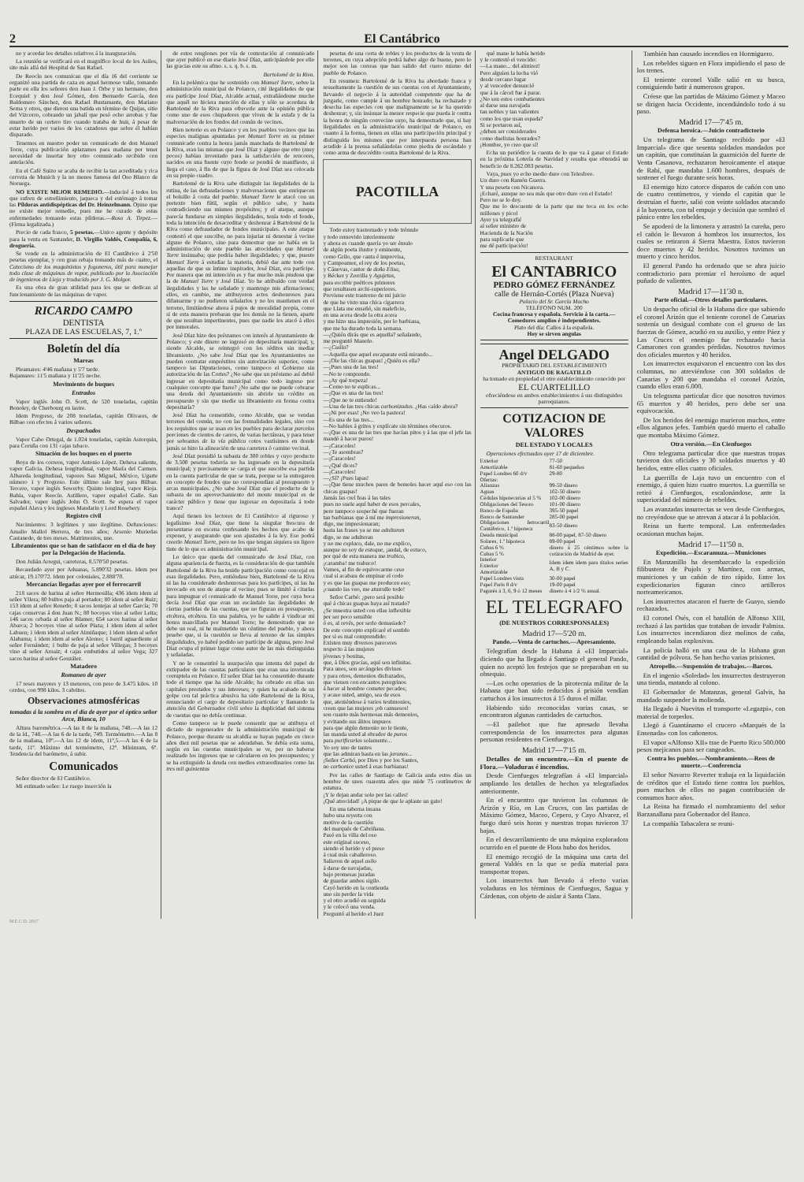2 El Cantábrico
no y acordar los detalles relativos á la inauguración.
La reunión se verificará en el magnífico local de los Asilos, sito más allá del Hospital de San Rafael.
De Reocín nos comunican que el día 16 del corriente se organizó una partida de caza en aquel hermoso valle, tomando parte en ella los señores don Juan J. Orbe y un hermano, don Ecequiel y don José Gómez, don Bernardo García, don Baldomero Sánchez, don Rafael Bustamante, don Mariano Serna y otros, que dieron una batida en término de Quijas, sitio del Vizcorro, cobrando un jabalí que pesó ocho arrobas y fue muerto de un certero tiro cuando trataba de huir, á pesar de estar herido por varios de los cazadores que sobre él habían disparado.
Tenemos en nuestro poder un comunicado de don Manuel Torre, cuya publicación aplazamos para mañana por tener necesidad de insertar hoy otro comunicado recibido con antelación.
En el Café Suizo se acaba de recibir la tan acreditada y rica cerveza de Munich y la no menos famosa del Oso Blanco de Noruega.
NO EXISTE MEJOR REMEDIO.—Induciré á todos los que sufren de estreñimiento, jaqueca y del estómago á tomar las Píldoras antidispépticas del Dr. Heinzelmann. Opino que no existe mejor remedio, pues me he curado de estas enfermedades tomando estas píldoras.—Rosa A. Tirpez.—(Firma legalizada.)
Precio de cada frasco, 5 pesetas.—Unico agente y depósito para la venta en Santander, D. Virgilio Valdés, Compañía, 6, droguería.
Se vende en la administración de El Cantábrico á 2'50 pesetas ejemplar, y con gran rebaja tomando más de cuatro, el Catecismo de los maquinistas y fogoneros, útil para manejar toda clase de máquinas de vapor, publicado por la Asociación de ingenieros de Lieja y traducido por J. G. Malgor.
Es una obra de gran utilidad para los que se dedican al funcionamiento de las máquinas de vapor.
RICARDO CAMPO
DENTISTA
PLAZA DE LAS ESCUELAS, 7, 1.º
Boletín del día
Mareas
Pleamares: 4'46 mañana y 5'7 tarde.
Bajamares: 11'5 mañana y 11'25 noche.
Movimiento de buques
Entrados
Vapor inglés John O. Scott, de 520 toneladas, capitán Bonoley, de Cherbourg en lastre.
Idem Progreso, de 208 toneladas, capitán Olivares, de Bilbao con efectos á varios señores.
Despachados
Vapor Cabo Ortegal, de 1.024 toneladas, capitán Astorquin, para Coruña con 131 cajas tabaco.
Situación de los buques en el puerto
Boya de los correos, vapor Antonio López. Dehesa saliente, vapor Galicia. Dehesa longitudinal, vapor María del Carmen. Albareda longitudinal, vapores San Miguel, México, Ugarte número 1 y Progreso. Este último sale hoy para Bilbao. Tercero, vapor inglés Sowerby. Quinto longinal, vapor Rioja. Bahía, vapor Reocín. Astillero, vapor español Gallo. San Salvador, vapor inglés John O. Scott. Se espera el vapor español Alava y los ingleses Mandarin y Lord Rosebery.
Registro civil
Nacimientos: 3 legítimos y uno ilegítimo. Defunciones: Amalio Mallol Herrera, de tres años; Arsenio Muriedas Castanedo, de tres meses. Matrimonios, uno.
Libramientos que se han de satisfacer en el día de hoy por la Delegación de Hacienda.
Don Julián Arregui, carreteras, 8.570'50 pesetas.
Recaudado ayer por Aduanas, 5.890'32 pesetas. Idem por azúcar, 19.170'72. Idem por coloniales, 2.888'70.
Mercancías llegadas ayer por el ferrocarril
218 sacos de harina al señor Hermosilla; 436 idem idem al señor Yllera; 80 bultos paja al portador; 80 idem al señor Ruiz; 153 idem al señor Renedo; 8 sacos lentejas al señor García; 70 cajas conservas á don Juan N.; 80 bocoyes vino al señor Leita; 146 sacos cebada al señor Blamer; 654 sacos harina al señor Abarca; 2 bocoyes vino al señor Plaza; 1 idem idem al señor Labuen; 1 idem idem al señor Almiñaque; 1 idem idem al señor Alabama; 1 idem idem al señor Alonso; 1 barril aguardiente al señor Fernández; 1 bulto de paja al señor Villegas; 3 bocoyes vino al señor Arnaiz; 4 cajas embutidos al señor Vega; 327 sacos harina al señor González.
Matadero
Romaneo de ayer
17 reses mayores y 13 menores, con peso de 3.475 kilos. 10 cerdos, con 998 kilos. 3 cabritos.
Observaciones atmosféricas
tomadas á la sombra en el día de ayer por el óptico señor Arce, Blanca, 10
Altura barométrica.—A las 8 de la mañana, 748.—A las 12 de la íd., 748.—A las 6 de la tarde, 749. Termómetro.—A las 8 de la mañana, 10º.—A las 12 de idem, 11º,5.—A las 6 de la tarde, 11º. Máximo del termómetro, 12º. Mínimum, 6º. Tendencia del barómetro, á subir.
Comunicados
Señor director de El Cantábrico.
Mi estimado señor: Le ruego inserción la
de estos renglones por vía de contestación al comunicado que ayer publicó en ese diario José Díaz, anticipándole por ello las gracias este su afmo. s. s. q. b. s. m.
Bartolomé de la Riva.
En la polémica que he sostenido con Manuel Torre, sobre la administración municipal de Polanco, cité ilegalidades de que era partícipe José Díaz, Alcalde actual, extrañándome mucho que aquél no hiciera mención de ellas y sólo se acordara de Bartolomé de la Riva para ofrecerle ante la opinión pública como uno de esos chupadores que viven de la estafa y de la malversación de los fondos del común de vecinos.
Bien notorio es en Polanco y en los pueblos vecinos que las especies malignas apuntadas por Manuel Torre en su primer comunicado contra la honra jamás manchada de Bartolomé de la Riva, eran las mismas que José Díaz y alguno que otro (muy pocos) habían inventado para la satisfacción de rencores, nacidos en una fuente cuyo fondo se pondrá de manifiesto, si llega el caso, á fin de que la figura de José Díaz sea colocada en su propio cuadro.
Bartolomé de la Riva sabe distinguir las ilegalidades de la rutina, de las defraudaciones y malversaciones que enriquecen el bolsillo á costa del pueblo. Manuel Torre le atacó con un pretexto bien fútil, según el público sabe, y hasta contradiciendo sus mismos propósitos; y el ataque, aunque parecía fundarse en simples ilegalidades, tenía todo el fondo, toda la intención de desacreditar y deshonrar á Bartolomé de la Riva como defraudador de fondos municipales. A este ataque contestó el que suscribe, no para injuriar ni denostar á vecino alguno de Polanco, sino para demostrar que no había en la administración de este pueblo las atrocidades que Manuel Torre insinuaba; que podría haber ilegalidades; y que, puesto Manuel Torre á estudiar la materia, debió dar ante todo con aquellas de que su íntimo inspirador, José Díaz, era partícipe. Por manera que mi intención es y fue mucho más piadosa que la de Manuel Torre y José Díaz. Yo he atribuido con verdad ilegalidades y las he señalado y mantengo mis afirmaciones; ellos, en cambio, me atribuyeron actos deshonrosos para difamarme y no pudieron señalarlos y no los mantienen en el terreno, limitándose ahora á pujos de moralidad propia, como si de esta manera probaran que los demás no la tienen, aparte de que resultan impertinentes, pues que nadie los atacó á ellos por inmorales.
José Díaz hizo dos préstamos con interés al Ayuntamiento de Polanco; y este dinero no ingresó en depositaría municipal; y, siendo Alcalde, se reintegró con los réditos sin mediar libramiento. ¿No sabe José Díaz que los Ayuntamientos no pueden contratar empréstitos sin autorización superior, como tampoco las Diputaciones, como tampoco el Gobierno sin autorización de las Cortes? ¿No sabe que un préstamo así debió ingresar en depositaría municipal como todo ingreso por cualquier concepto que fuere? ¿No sabe que no puede cobrarse una deuda del Ayuntamiento sin abrirle un crédito en presupuesto y sin que medie un libramiento en forma contra depositaría?
José Díaz ha consentido, como Alcalde, que se vendan terrenos del común, no con las formalidades legales, sino con los requisitos que se usan en los pueblos para declarar parcelas porciones de cientos de carros, de varias hectáreas, y para tener por sobrantes de la vía pública cotos vastísimos en donde jamás se hizo la alineación de una carretera ó camino vecinal.
José Díaz presidió la subasta de 300 robles y cuyo producto de 3.500 pesetas todavía no ha ingresado en la depositaría municipal; y precisamente se carga el que suscribe esa partida en la cuenta particular de que se trata, porque se la entregaron en concepto de fondos que no correspondían al presupuesto y arcas municipales. ¿No sabe José Díaz que el producto de la subasta de un aprovechamiento del monte municipal es de carácter público y tiene que ingresar en depositaría á todo trance?
Aquí tienen los lectores de El Cantábrico al riguroso y legalísimo José Díaz, que tiene la singular frescura de presentarse en escena confesando los hechos que acabo de exponer, y asegurando que son ajustados á la ley. Eso podrá creerlo Manuel Torre, pero no los que tengan siquiera un ligero tinte de lo que es administración municipal.
Lo único que queda del comunicado de José Díaz, con alguna apariencia de fuerza, es la consideración de que también Bartolomé de la Riva ha tenido participación como concejal en esas ilegalidades. Pero, entiéndase bien, Bartolomé de la Riva ni las ha considerado deshonrosas para los partícipes, ni las ha invocado en son de ataque al vecino; pues se limitó á citarlas para impugnar el comunicado de Manuel Torre, por cuya boca decía José Díaz que eran un escándalo las ilegalidades de ciertas partidas de las cuentas, que no figuran en presupuesto, etcétera, etcétera. En una palabra, yo he salido á vindicar mi honra mancillada por Manuel Torre; he demostrado que no debo un real, ni he malmetido un céntimo del pueblo, y ahora pruebo que, si la cuestión se lleva al terreno de las simples ilegalidades, yo habré podido ser partícipe de alguna, pero José Díaz ocupa el primer lugar como autor de las más distinguidas y señaladas.
Y no le consentiré la usurpación que intenta del papel de extirpador de las cuentas particulares que eran una inveterada corruptela en Polanco. El señor Díaz las ha consentido durante todo el tiempo que ha sido Alcalde; ha cobrado en ellas sus capitales prestados y sus intereses; y quien ha acabado de un golpe con tal práctica abusiva ha sido Bartolomé de la Riva, renunciando el cargo de depositario particular y llamando la atención del Gobernador civil sobre la duplicidad del sistema de cuentas que no debía continuar.
Como tampoco se le puede consentir que se atribuya el dictado de regenerador de la administración municipal de Polanco, porque durante su alcaldía se hayan pagado en cinco años diez mil pesetas que se adeudaban. Se debía esta suma, según en las cuentas municipales se ve, por no haberse realizado los ingresos que se calcularon en los presupuestos; y se ha extinguido la deuda con medios extraordinarios como las tres mil quinientas
pesetas de una corta de robles y los productos de la venta de terrenos, en cuya adopción podrá haber algo de bueno, pero lo mejor son las correas que han salido del cuero mismo del pueblo de Polanco.
En resumen: Bartolomé de la Riva ha abordado franca y resueltamente la cuestión de sus cuentas con el Ayuntamiento, llevando el negocio á la autoridad competente que ha de juzgarle, como cumple á un hombre honrado; ha rechazado y desecha las especies con que malignamente se le ha querido deshonrar; y, sin insinuar la menor respecie que pueda ir contra la honra de ningún convecino suyo, ha demostrado que, si hay ilegalidades en la administración municipal de Polanco, en cuanto á la forma, tienen en ellas una participación principal y distinguida los mismos que por interpuesta persona han acudido á la prensa señalándolas como piedra de escándalo y como arma de descrédito contra Bartolomé de la Riva.
PACOTILLA
Todo estoy trastornado y todo trémulo
y todo removido interiormente
y ahora es cuando quería yo ser émulo
de algún poeta ilustre y eminente,
como Grilo, que canta é improvisa,
y Campoamor, el rey de los poetas,
y Cánovas, cantor de doña Elisa,
y Bécker y Zorrilla y Agujetas,
para escribir poéticos primores
que resultasen archi-superiores.
Proviene este trastorno de mi juicio
de que he visto una chica cigarrera
que Llata me enseñó, sin maleficio,
en una acera desde la otra acera
y me hizo una impresión, por lo barbiana,
que me ha durado toda la semana.
—¿Quién dirás que es aquella? señalando,
me preguntó Manolo.
—¿Cuála?
—Aquella que aquel escaparate está mirando...
—¡Ole las chicas guapas! ¿Quién es ella?
—¡Pues una de las tres!
—No te comprendo.
—¡Ay qué torpeza!
—Como no te esplicas...
—¡Que es una de las tres!
—¡Que no te entiendo!
—Una de las tres chicas carbonizadas. ¿Has caído ahora?
—¡Ni por esas! ¡No veo la pastora!
—Es una de las tres...
—No hables á gritos y explícate sin términos obscuros.
—¡Que es una de las tres que hacían pitos y á las que el jefe las mandó á hacer puros!
—¡Caracoles!
—¿Te asombras?
—¡Caracoles!
—¿Qué dices?
—¡Caracoles!
—¿Sí? ¡Pues lapas!
—¡Que tiene muchos pares de bemoles hacer aquí eso con las chicas guapas!
Jamás las creí feas á las tales
pues no suele aquí haber de esos percales,
pero tampoco sospeché que fueran
tan barbianas que á mí me impresioneran,
digo, me impresionaran;
hasta las frases ya se me adultaran
digo, se me adulteran
y no me explaco, dale, no me explico,
aunque no soy de estoque, ¡andal, de estuco,
por qué de esta manera me trabico,
¡caramba! me trabuco!
Vamos, al fin de equivocarme ceso
cual si acabara de empinar el codo
y es que las guapas me producen eso;
¡cuando las veo, me aturrullo todo!
Señor Carbó: ¿pero será posible
qué á chicas guapas haya así tratado?
¿Se muestra usted con ellas inflexible
por ser poco sensible
ó es, al revés, por serlo demasiado?
De este concepto explicaré el sentido
por si es mal comprendido:
Existen muy diversos pareceres
respecto á las mujeres
jóvenes y bonitas,
que, á Dios gracias, aquí son infinitas.
Para unos, son arcángeles divinos
y para otros, demonios disfrazados,
que vienen con encantos peregrinos
á hacer al hombre cometer pecados;
y acaso usted, amigo, sea de esos
que, ateniéndose á varios testimonios,
creen que las mujeres ¡oh camuesos!
son cuanto más hermosas más demonios,
y evitando sus álitos impuros
para que algún demonio no le tiente,
las manda usted al obrador de puros
para purificarlas solamente...
Yo soy uno de tantos
que las admiran hasta en las jaranas...
¡Señor Carbó, por Dios y por los Santos,
no carbonice usted á esas barbianas!
Por las calles de Santiago de Galicia anda estos días un hombre de unos cuarenta años que mide 75 centímetros de estatura.
¡Y le dejan andar solo por las calles!
¡Qué atrocidad! ¡A pique de que le aplaste un gato!
En una taberna insana
hubo una reyerta con
motivo de la cuestión
del marqués de Cabriñana.
Pasó en la villa del oso
este original suceso,
siendo el herido y el preso
á cual más caballeroso.
Salieron de aquel asilo
á darse de navajadas,
bajo promesas juradas
de guardar ambos sigilo.
Cayó herido en la contienda
uno sin perder la vida
y el otro acudió en seguida
y le colocó una venda.
Preguntó al herido el Juez
qué mano le había herido
y le contestó el vencido:
—La mano... del almirez!
Pero alguien la lucha vió
desde cercano lugar
y al vencedor denunció
que á la cárcel fue á parar.
¿No son estos combatientes
al darse una navajada
tan nobles y tan valientes
como los que usan espada?
Si se portaron así,
¿deben ser considerados
como duelistas honrados?
¡Hombre, yo creo que sí!
Echa un periódico la cuenta de lo que va á ganar el Estado en la próxima Lotería de Navidad y resulta que obtendrá un beneficio de 8.262.083 pesetas.
Vaya, pues yo echo medio duro con Telesforo.
Un duro con Ramón Guerra.
Y una peseta con Nicanora.
¡Echaré, aunque no sea más que otro duro con el Estado!
Pero no se lo doy.
Que me lo descuente de la parte que me toca en los ocho millones y picol
Ayer ya telegrafié
al señor ministro de
Hacienda de la Nación
para suplicarle que
me dé participación!
RESTAURANT
El CANTABRICO
PEDRO GÓMEZ FERNÁNDEZ
calle de Hernán-Cortés (Plaza Nueva)
Palacio del Sr. García Macho
TELÉFONO NUM. 200
Cocina francesa y española. Servicio á la carta.—Comedores amplios é independientes.
Plato del día: Callos á la española.
Hoy se sirven angulas
Angel DELGADO
PROPIETARIO DEL ESTABLECIMIENTO
ANTIGUO DE RAGATILLO
ha tomado en propiedad el otro establecimiento conocido por
EL CUARTELILLO
ofreciéndose en ambos establecimientos á sus distinguidos parroquianos.
COTIZACION DE VALORES
DEL ESTADO Y LOCALES
Operaciones efectuadas ayer 17 de diciembre.
| Exterior | 77-50 |
| Amortizable | 81-60 pequeños |
| Papel Londres 60 d/v | 29-80 |
| Ofertas: | |
| Alianzas | 99-50 dinero |
| Aguas | 102-50 dinero |
| Cédulas hipotecarias al 5 % | 102-00 dinero |
| Obligaciones del Tesoro | 101-00 dinero |
| Banco de España | 395-50 papel |
| Banco de Santander | 285-00 papel |
| Obligaciones ferrocarril Cantábrico, 1.ª hipoteca | 83-50 dinero |
| Deuda municipal | 88-00 papel, 87-50 dinero |
| Solares, 1.ª hipoteca | 89-00 papel |
| Cubas 6 % | dinero á 25 céntimos sobre la cotización de Madrid de ayer. |
| Cubas 5 % | |
| Interior | Idem idem idem para títulos series A, B y C. |
| Exterior | |
| Amortizable | |
| Papel Londres vista | 30-00 papel |
| Papel París 8 d/v | 19-00 papel |
| Pagarés á 3, 6, 9 ó 12 meses | dinero á 4 1/2 % anual. |
EL TELEGRAFO
(DE NUESTROS CORRESPONSALES)
Madrid 17—5'20 m.
Pando.—Venta de cartuchos.—Apresamiento.
Telegrafían desde la Habana á «El Imparcial» diciendo que ha llegado á Santiago el general Pando, quien no aceptó los festejos que se preparaban en su obsequio.
—Los ocho operarios de la pirotecnia militar de la Habana que han sido reducidos á prisión vendían cartuchos á los insurrectos á 15 duros el millar.
Habiendo sido reconocidas varias casas, se encontraron algunas cantidades de cartuchos.
—El pailebot que fue apresado llevaba correspondencia de los insurrectos para algunas personas residentes en Cienfuegos.
Madrid 17—7'15 m.
Detalles de un encuentro.—En el puente de Flora.—Voladuras é incendios.
Desde Cienfuegos telegrafían á «El Imparcial» ampliando los detalles de hechos ya telegrafiados anteriormente.
En el encuentro que tuvieron las columnas de Arizón y Río, en Las Cruces, con las partidas de Máximo Gómez, Maceo, Cepero, y Cayo Alvarez, el fuego duró seis horas y nuestras tropas tuvieron 37 bajas.
En el descarrilamiento de una máquina exploradora ocurrido en el puente de Flora hubo dos heridos.
El enemigo recogió de la máquina una carta del general Valdés en la que se pedía material para transportar tropas.
Los insurrectos han llevado á efecto varias voladuras en los términos de Cienfuegos, Sagua y Cárdenas, con objeto de aislar á Santa Clara.
También han causado incendios en Hormiguero.
Los rebeldes siguen en Flora impidiendo el paso de los trenes.
El teniente coronel Valle salió en su busca, consiguiendo batir á numerosos grupos.
Créese que las partidas de Máximo Gómez y Maceo se dirigen hacia Occidente, incendiándolo todo á su paso.
Madrid 17—7'45 m.
Defensa heroica.—Juicio contradictorio
Un telegrama de Santiago recibido por «El Imparcial» dice que sesenta soldados mandados por un capitán, que constituían la guarnición del fuerte de Venta Casanova, rechazaron heroicamente el ataque de Rabí, que mandaba 1.600 hombres, después de sostener el fuego durante seis horas.
El enemigo hizo catorce disparos de cañón con uno de cuatro centímetros, y viendo el capitán que le destruían el fuerte, salió con veinte soldados atacando á la bayoneta, con tal empuje y decisión que sembró el pánico entre los rebeldes.
Se apoderó de la limonera y arrastró la cureña, pero el cañón le llevaron á hombros los insurrectos, los cuales se retiraron á Sierra Maestra. Estos tuvieron doce muertos y 42 heridos. Nosotros tuvimos un muerto y cinco heridos.
El general Pando ha ordenado que se abra juicio contradictorio para premiar el heroísmo de aquel puñado de valientes.
Madrid 17—11'30 n.
Parte oficial.—Otros detalles particulares.
Un despacho oficial de la Habana dice que sabiendo el coronel Arizón que el teniente coronel de Canarias sostenía un desigual combate con el grueso de las fuerzas de Gómez, acudió en su auxilio, y entre Páez y Las Cruces el enemigo fue rechazado hacia Camarones con grandes pérdidas. Nosotros tuvimos dos oficiales muertos y 40 heridos.
Los insurrectos esquivaron el encuentro con las dos columnas, no atreviéndose con 300 soldados de Canarias y 200 que mandaba el coronel Arizón, cuando ellos eran 6.000.
Un telegrama particular dice que nosotros tuvimos 65 muertos y 40 heridos, pero debe ser una equivocación.
De los heridos del enemigo murieron muchos, entre ellos algunos jefes. También quedó muerto el caballo que montaba Máximo Gómez.
Otra versión.—En Cienfuegos
Otro telegrama particular dice que nuestras tropas tuvieron dos oficiales y 30 soldados muertos y 40 heridos, entre ellos cuatro oficiales.
La guerrilla de Laja tuvo un encuentro con el enemigo, á quien hizo cuatro muertos. La guerrilla se retiró á Cienfuegos, escalonándose, ante la superioridad del número de rebeldes.
Las avanzadas insurrectas se ven desde Cienfuegos, no creyéndose que se atrevan á atacar á la población.
Reina un fuerte temporal. Las enfermedades ocasionan muchas bajas.
Madrid 17—11'50 n.
Expedición.—Escaramuza.—Municiones
En Manzanillo ha desembarcado la expedición filibustera de Pujols y Martínez, con armas, municiones y un cañón de tiro rápido. Entre los expedicionarios figuran cinco artilleros norteamericanos.
Los insurrectos atacaron el fuerte de Guayo, siendo rechazados.
El coronel Osés, con el batallón de Alfonso XIII, rechazó á las partidas que trataban de invadir Palmira. Los insurrectos incendiaron diez molinos de caña, empleando balas explosivas.
La policía halló en una casa de la Habana gran cantidad de pólvora. Se han hecho varias prisiones.
Atropello.—Suspensión de trabajos.—Barcos.
En el ingenio «Soledad» los insurrectos destruyeron una tienda, matando al colono.
El Gobernador de Matanzas, general Galvis, ha mandado suspender la molienda.
Ha llegado á Nuevitas el transporte «Legazpi», con material de torpedos.
Llegó á Guantánamo el crucero «Marqués de la Ensenada» con los cañoneros.
El vapor «Alfonso XII» trae de Puerto Rico 500.000 pesos mejicanos para ser cangeados.
Contra los pueblos.—Nombramiento.—Reos de muerte.—Conferencia
El señor Navarro Reverter trabaja en la liquidación de créditos que el Estado tiene contra los pueblos, pues muchos de ellos no pagan contribución de consumos hace años.
La Reina ha firmado el nombramiento del señor Barzanallana para Gobernador del Banco.
La compañía Tabacalera se reuni-
M.E.C.D. 2017